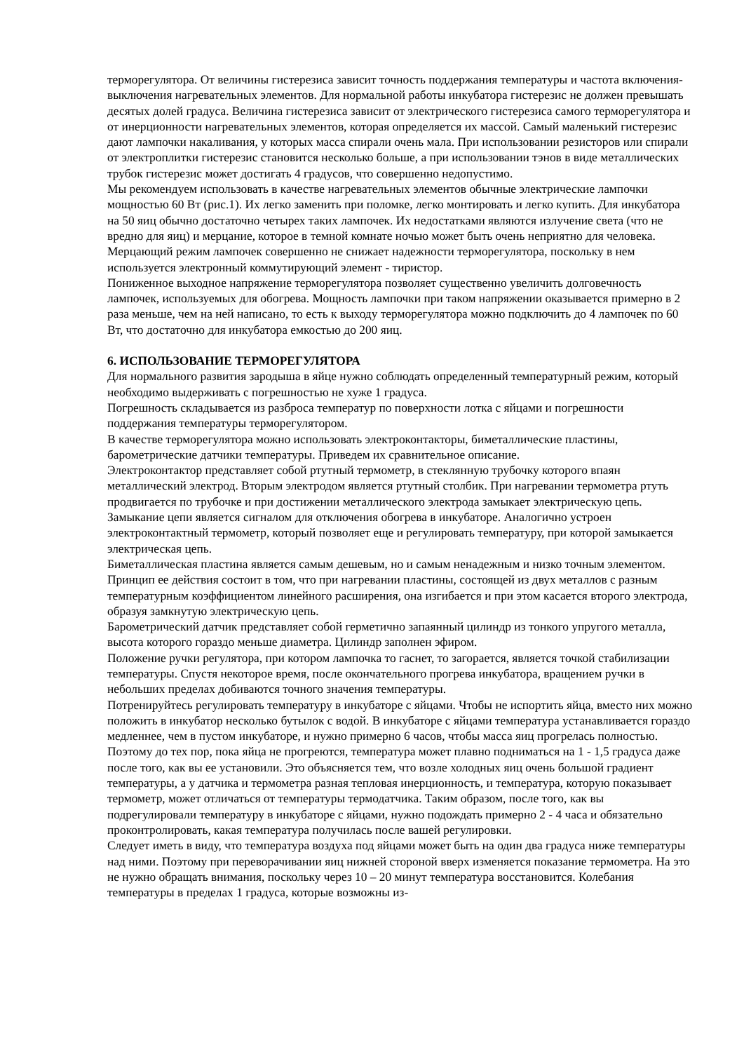терморегулятора. От величины гистерезиса зависит точность поддержания температуры и частота включения-выключения нагревательных элементов. Для нормальной работы инкубатора гистерезис не должен превышать десятых долей градуса. Величина гистерезиса зависит от электрического гистерезиса самого терморегулятора и от инерционности нагревательных элементов, которая определяется их массой. Самый маленький гистерезис дают лампочки накаливания, у которых масса спирали очень мала. При использовании резисторов или спирали от электроплитки гистерезис становится несколько больше, а при использовании тэнов в виде металлических трубок гистерезис может достигать 4 градусов, что совершенно недопустимо.
Мы рекомендуем использовать в качестве нагревательных элементов обычные электрические лампочки мощностью 60 Вт (рис.1). Их легко заменить при поломке, легко монтировать и легко купить. Для инкубатора на 50 яиц обычно достаточно четырех таких лампочек. Их недостатками являются излучение света (что не вредно для яиц) и мерцание, которое в темной комнате ночью может быть очень неприятно для человека. Мерцающий режим лампочек совершенно не снижает надежности терморегулятора, поскольку в нем используется электронный коммутирующий элемент - тиристор.
Пониженное выходное напряжение терморегулятора позволяет существенно увеличить долговечность лампочек, используемых для обогрева. Мощность лампочки при таком напряжении оказывается примерно в 2 раза меньше, чем на ней написано, то есть к выходу терморегулятора можно подключить до 4 лампочек по 60 Вт, что достаточно для инкубатора емкостью до 200 яиц.
6. ИСПОЛЬЗОВАНИЕ ТЕРМОРЕГУЛЯТОРА
Для нормального развития зародыша в яйце нужно соблюдать определенный температурный режим, который необходимо выдерживать с погрешностью не хуже 1 градуса.
Погрешность складывается из разброса температур по поверхности лотка с яйцами и погрешности поддержания температуры терморегулятором.
В качестве терморегулятора можно использовать электроконтакторы, биметаллические пластины, барометрические датчики температуры. Приведем их сравнительное описание.
Электроконтактор представляет собой ртутный термометр, в стеклянную трубочку которого впаян металлический электрод. Вторым электродом является ртутный столбик. При нагревании термометра ртуть продвигается по трубочке и при достижении металлического электрода замыкает электрическую цепь. Замыкание цепи является сигналом для отключения обогрева в инкубаторе. Аналогично устроен электроконтактный термометр, который позволяет еще и регулировать температуру, при которой замыкается электрическая цепь.
Биметаллическая пластина является самым дешевым, но и самым ненадежным и низко точным элементом. Принцип ее действия состоит в том, что при нагревании пластины, состоящей из двух металлов с разным температурным коэффициентом линейного расширения, она изгибается и при этом касается второго электрода, образуя замкнутую электрическую цепь.
Барометрический датчик представляет собой герметично запаянный цилиндр из тонкого упругого металла, высота которого гораздо меньше диаметра. Цилиндр заполнен эфиром.
Положение ручки регулятора, при котором лампочка то гаснет, то загорается, является точкой стабилизации температуры. Спустя некоторое время, после окончательного прогрева инкубатора, вращением ручки в небольших пределах добиваются точного значения температуры.
Потренируйтесь регулировать температуру в инкубаторе с яйцами. Чтобы не испортить яйца, вместо них можно положить в инкубатор несколько бутылок с водой. В инкубаторе с яйцами температура устанавливается гораздо медленнее, чем в пустом инкубаторе, и нужно примерно 6 часов, чтобы масса яиц прогрелась полностью. Поэтому до тех пор, пока яйца не прогреются, температура может плавно подниматься на 1 - 1,5 градуса даже после того, как вы ее установили. Это объясняется тем, что возле холодных яиц очень большой градиент температуры, а у датчика и термометра разная тепловая инерционность, и температура, которую показывает термометр, может отличаться от температуры термодатчика. Таким образом, после того, как вы подрегулировали температуру в инкубаторе с яйцами, нужно подождать примерно 2 - 4 часа и обязательно проконтролировать, какая температура получилась после вашей регулировки.
Следует иметь в виду, что температура воздуха под яйцами может быть на один два градуса ниже температуры над ними. Поэтому при переворачивании яиц нижней стороной вверх изменяется показание термометра. На это не нужно обращать внимания, поскольку через 10 – 20 минут температура восстановится. Колебания температуры в пределах 1 градуса, которые возможны из-